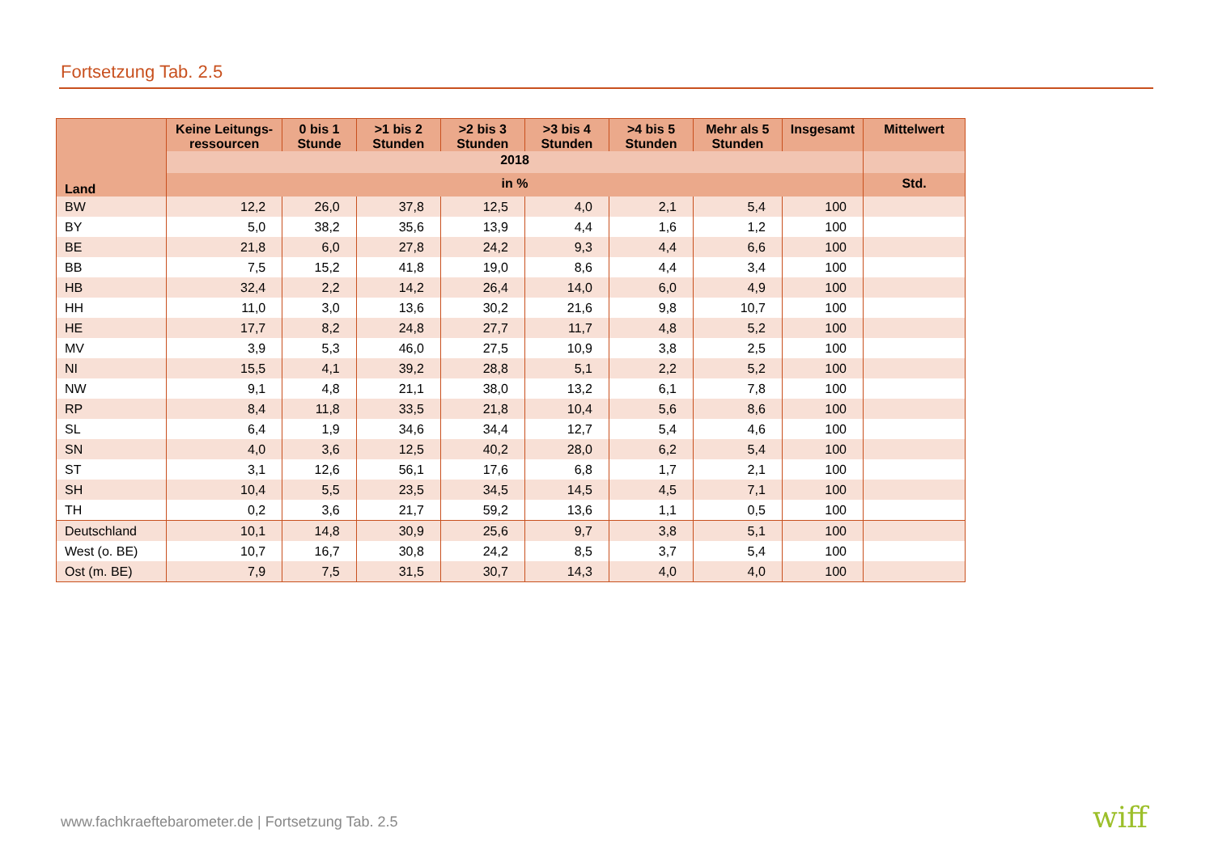Fortsetzung Tab. 2.5
| Land | Keine Leitungs-ressourcen | 0 bis 1 Stunde | >1 bis 2 Stunden | >2 bis 3 Stunden | >3 bis 4 Stunden | >4 bis 5 Stunden | Mehr als 5 Stunden | Insgesamt | Mittelwert |
| --- | --- | --- | --- | --- | --- | --- | --- | --- | --- |
| | 2018 | | | | | | | | |
| | in % | | | | | | | | Std. |
| BW | 12,2 | 26,0 | 37,8 | 12,5 | 4,0 | 2,1 | 5,4 | 100 | |
| BY | 5,0 | 38,2 | 35,6 | 13,9 | 4,4 | 1,6 | 1,2 | 100 | |
| BE | 21,8 | 6,0 | 27,8 | 24,2 | 9,3 | 4,4 | 6,6 | 100 | |
| BB | 7,5 | 15,2 | 41,8 | 19,0 | 8,6 | 4,4 | 3,4 | 100 | |
| HB | 32,4 | 2,2 | 14,2 | 26,4 | 14,0 | 6,0 | 4,9 | 100 | |
| HH | 11,0 | 3,0 | 13,6 | 30,2 | 21,6 | 9,8 | 10,7 | 100 | |
| HE | 17,7 | 8,2 | 24,8 | 27,7 | 11,7 | 4,8 | 5,2 | 100 | |
| MV | 3,9 | 5,3 | 46,0 | 27,5 | 10,9 | 3,8 | 2,5 | 100 | |
| NI | 15,5 | 4,1 | 39,2 | 28,8 | 5,1 | 2,2 | 5,2 | 100 | |
| NW | 9,1 | 4,8 | 21,1 | 38,0 | 13,2 | 6,1 | 7,8 | 100 | |
| RP | 8,4 | 11,8 | 33,5 | 21,8 | 10,4 | 5,6 | 8,6 | 100 | |
| SL | 6,4 | 1,9 | 34,6 | 34,4 | 12,7 | 5,4 | 4,6 | 100 | |
| SN | 4,0 | 3,6 | 12,5 | 40,2 | 28,0 | 6,2 | 5,4 | 100 | |
| ST | 3,1 | 12,6 | 56,1 | 17,6 | 6,8 | 1,7 | 2,1 | 100 | |
| SH | 10,4 | 5,5 | 23,5 | 34,5 | 14,5 | 4,5 | 7,1 | 100 | |
| TH | 0,2 | 3,6 | 21,7 | 59,2 | 13,6 | 1,1 | 0,5 | 100 | |
| Deutschland | 10,1 | 14,8 | 30,9 | 25,6 | 9,7 | 3,8 | 5,1 | 100 | |
| West (o. BE) | 10,7 | 16,7 | 30,8 | 24,2 | 8,5 | 3,7 | 5,4 | 100 | |
| Ost (m. BE) | 7,9 | 7,5 | 31,5 | 30,7 | 14,3 | 4,0 | 4,0 | 100 | |
www.fachkraeftebarometer.de | Fortsetzung Tab. 2.5
wiff